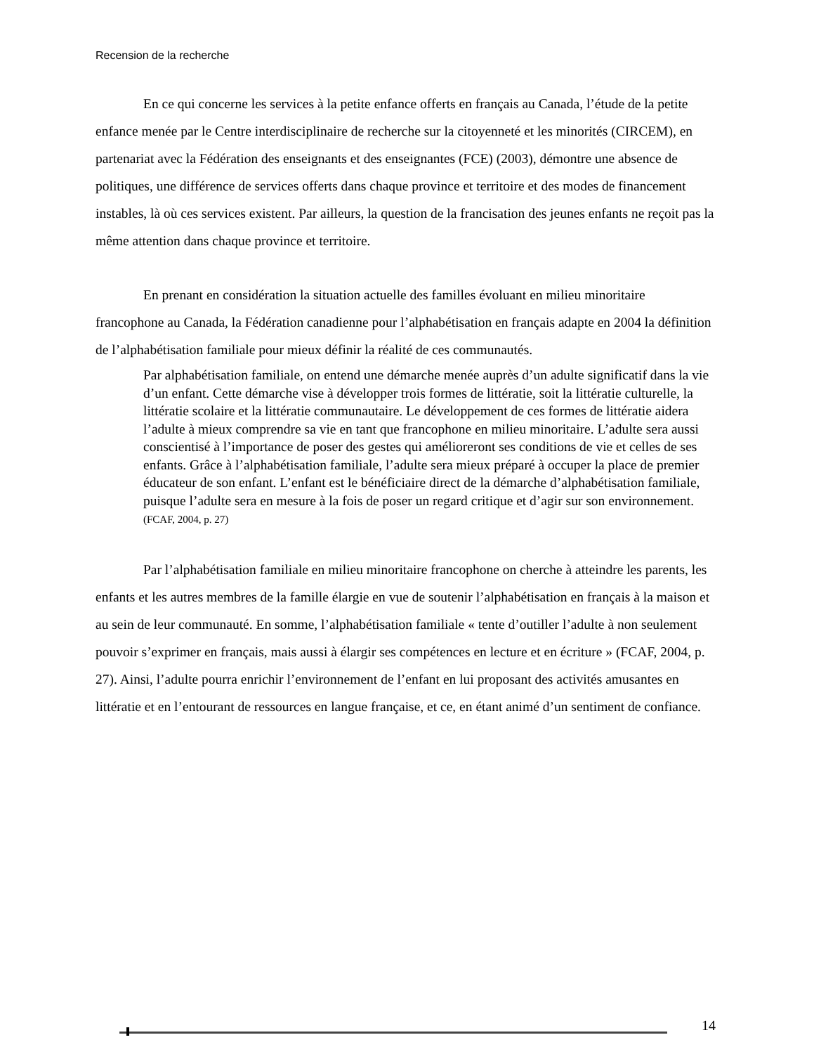Recension de la recherche
En ce qui concerne les services à la petite enfance offerts en français au Canada, l’étude de la petite enfance menée par le Centre interdisciplinaire de recherche sur la citoyenneté et les minorités (CIRCEM), en partenariat avec la Fédération des enseignants et des enseignantes (FCE) (2003), démontre une absence de politiques, une différence de services offerts dans chaque province et territoire et des modes de financement instables, là où ces services existent. Par ailleurs, la question de la francisation des jeunes enfants ne reçoit pas la même attention dans chaque province et territoire.
En prenant en considération la situation actuelle des familles évoluant en milieu minoritaire francophone au Canada, la Fédération canadienne pour l’alphabétisation en français adapte en 2004 la définition de l’alphabétisation familiale pour mieux définir la réalité de ces communautés.
Par alphabétisation familiale, on entend une démarche menée auprès d’un adulte significatif dans la vie d’un enfant. Cette démarche vise à développer trois formes de littératie, soit la littératie culturelle, la littératie scolaire et la littératie communautaire. Le développement de ces formes de littératie aidera l’adulte à mieux comprendre sa vie en tant que francophone en milieu minoritaire. L’adulte sera aussi conscientisé à l’importance de poser des gestes qui amélioreront ses conditions de vie et celles de ses enfants. Grâce à l’alphabétisation familiale, l’adulte sera mieux préparé à occuper la place de premier éducateur de son enfant. L’enfant est le bénéficiaire direct de la démarche d’alphabétisation familiale, puisque l’adulte sera en mesure à la fois de poser un regard critique et d’agir sur son environnement. (FCAF, 2004, p. 27)
Par l’alphabétisation familiale en milieu minoritaire francophone on cherche à atteindre les parents, les enfants et les autres membres de la famille élargie en vue de soutenir l’alphabétisation en français à la maison et au sein de leur communauté. En somme, l’alphabétisation familiale « tente d’outiller l’adulte à non seulement pouvoir s’exprimer en français, mais aussi à élargir ses compétences en lecture et en écriture » (FCAF, 2004, p. 27). Ainsi, l’adulte pourra enrichir l’environnement de l’enfant en lui proposant des activités amusantes en littératie et en l’entourant de ressources en langue française, et ce, en étant animé d’un sentiment de confiance.
14